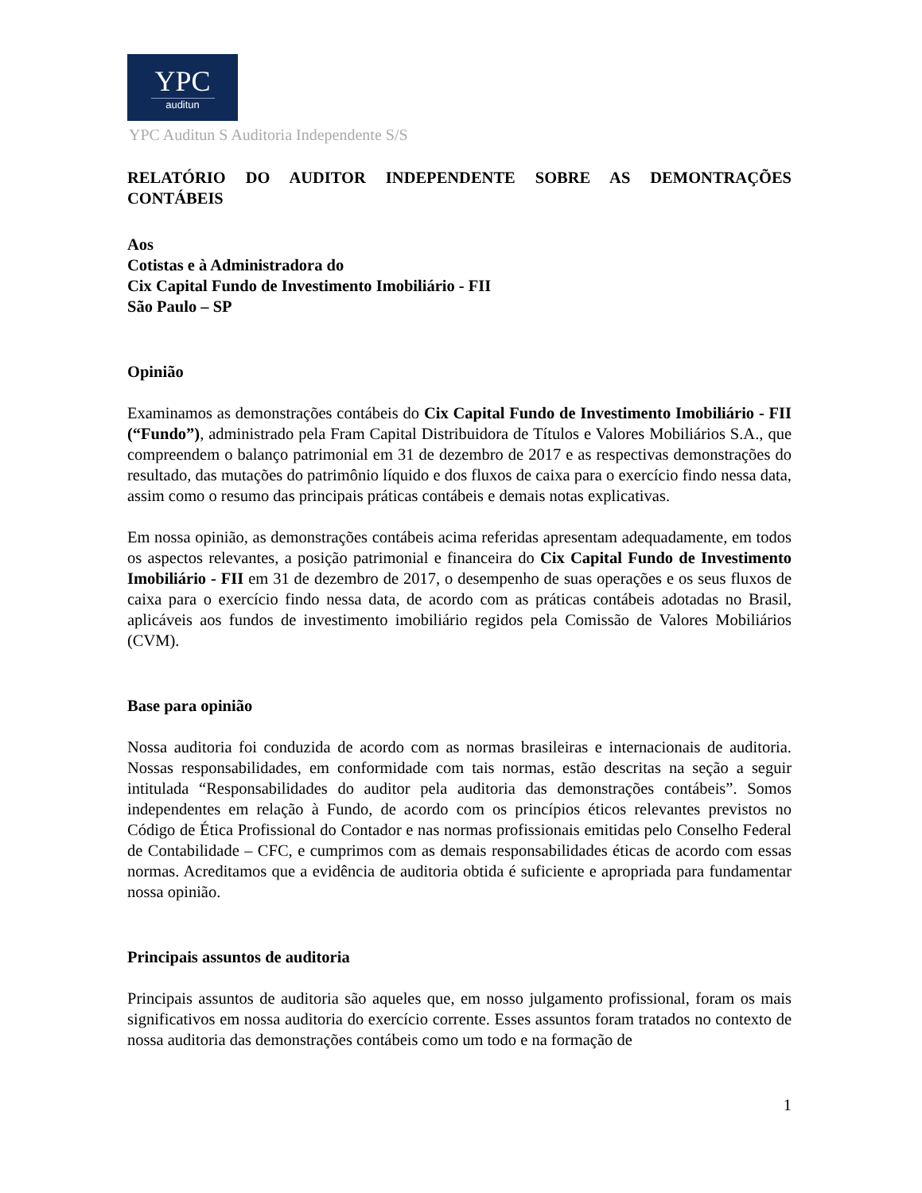YPC
auditun
YPC Auditun S Auditoria Independente S/S
RELATÓRIO DO AUDITOR INDEPENDENTE SOBRE AS DEMONTRAÇÕES CONTÁBEIS
Aos
Cotistas e à Administradora do
Cix Capital Fundo de Investimento Imobiliário - FII
São Paulo – SP
Opinião
Examinamos as demonstrações contábeis do Cix Capital Fundo de Investimento Imobiliário - FII (“Fundo”), administrado pela Fram Capital Distribuidora de Títulos e Valores Mobiliários S.A., que compreendem o balanço patrimonial em 31 de dezembro de 2017 e as respectivas demonstrações do resultado, das mutações do patrimônio líquido e dos fluxos de caixa para o exercício findo nessa data, assim como o resumo das principais práticas contábeis e demais notas explicativas.
Em nossa opinião, as demonstrações contábeis acima referidas apresentam adequadamente, em todos os aspectos relevantes, a posição patrimonial e financeira do Cix Capital Fundo de Investimento Imobiliário - FII em 31 de dezembro de 2017, o desempenho de suas operações e os seus fluxos de caixa para o exercício findo nessa data, de acordo com as práticas contábeis adotadas no Brasil, aplicáveis aos fundos de investimento imobiliário regidos pela Comissão de Valores Mobiliários (CVM).
Base para opinião
Nossa auditoria foi conduzida de acordo com as normas brasileiras e internacionais de auditoria. Nossas responsabilidades, em conformidade com tais normas, estão descritas na seção a seguir intitulada “Responsabilidades do auditor pela auditoria das demonstrações contábeis”. Somos independentes em relação à Fundo, de acordo com os princípios éticos relevantes previstos no Código de Ética Profissional do Contador e nas normas profissionais emitidas pelo Conselho Federal de Contabilidade – CFC, e cumprimos com as demais responsabilidades éticas de acordo com essas normas. Acreditamos que a evidência de auditoria obtida é suficiente e apropriada para fundamentar nossa opinião.
Principais assuntos de auditoria
Principais assuntos de auditoria são aqueles que, em nosso julgamento profissional, foram os mais significativos em nossa auditoria do exercício corrente. Esses assuntos foram tratados no contexto de nossa auditoria das demonstrações contábeis como um todo e na formação de
1